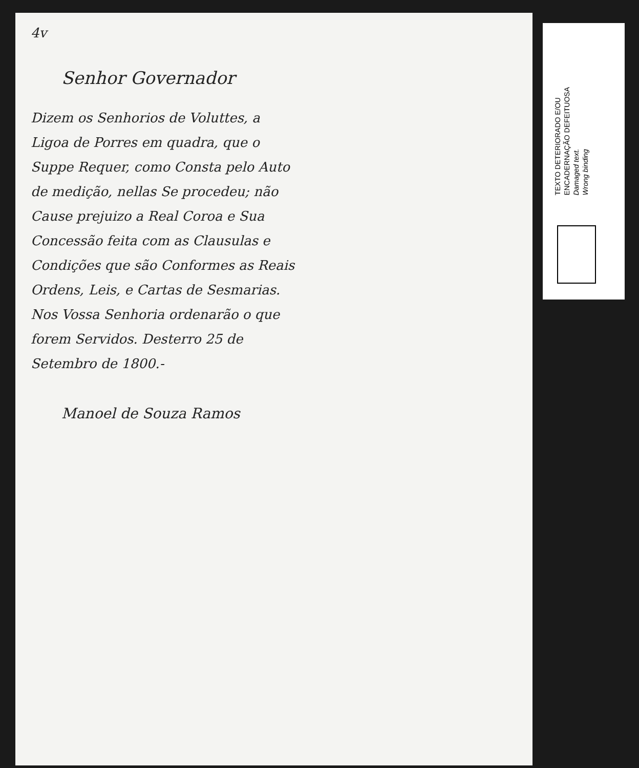4v
Senhor Governador
Dizem os Senhorios de Voluttes, a Ligoa de Porres em quadra, que o Suppe Requer, como Consta pelo Auto de medição, nellas Se procedeu; não Cause prejuizo a Real Coroa e Sua Concessão feita com as Clausulas e Condições que são Conformes as Reais Ordens, Leis, e Cartas de Sesmarias. Nos Vossa Senhoria ordenarão o que forem Servidos. Desterro 25 de Setembro de 1800.-
Manoel de Souza Ramos
TEXTO DETERIORADO E/OU
ENCADERNAÇÃO DEFEITUOSA
Damaged text.
Wrong binding